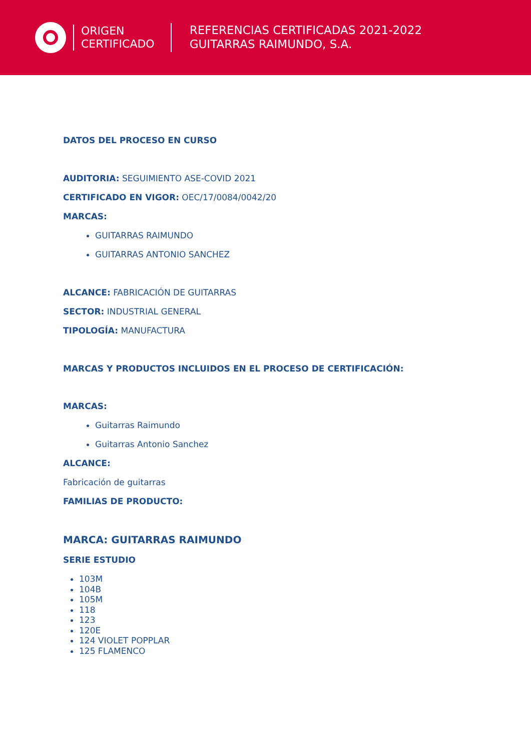ORIGEN
CERTIFICADO
REFERENCIAS CERTIFICADAS 2021-2022
GUITARRAS RAIMUNDO, S.A.
DATOS DEL PROCESO EN CURSO
AUDITORIA: SEGUIMIENTO ASE-COVID 2021
CERTIFICADO EN VIGOR: OEC/17/0084/0042/20
MARCAS:
GUITARRAS RAIMUNDO
GUITARRAS ANTONIO SANCHEZ
ALCANCE: FABRICACIÓN DE GUITARRAS
SECTOR: INDUSTRIAL GENERAL
TIPOLOGÍA: MANUFACTURA
MARCAS Y PRODUCTOS INCLUIDOS EN EL PROCESO DE CERTIFICACIÓN:
MARCAS:
Guitarras Raimundo
Guitarras Antonio Sanchez
ALCANCE:
Fabricación de guitarras
FAMILIAS DE PRODUCTO:
MARCA: GUITARRAS RAIMUNDO
SERIE ESTUDIO
103M
104B
105M
118
123
120E
124 VIOLET POPPLAR
125 FLAMENCO